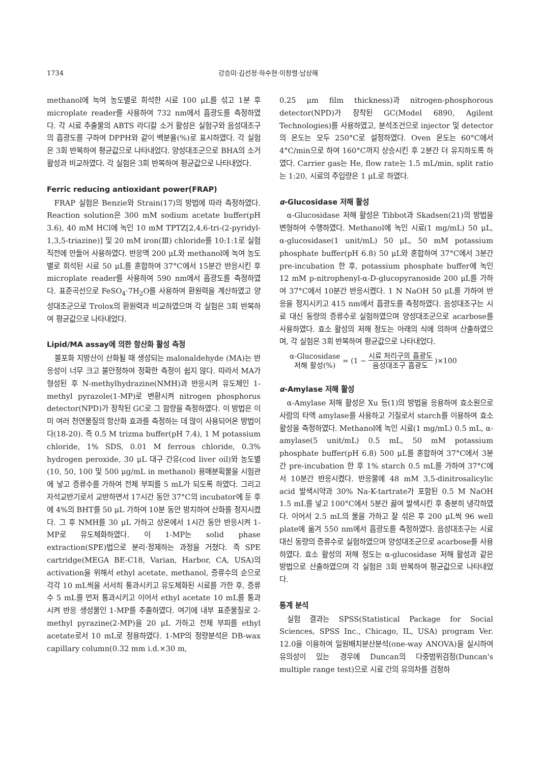1734 강승미·김선정·하수현·이창렬·남상해
methanol에 녹여 농도별로 희석한 시료 100 μL를 섞고 1분 후 microplate reader를 사용하여 732 nm에서 흡광도를 측정하였다. 각 시료 추출물의 ABTS 라디칼 소거 활성은 실험구와 음성대조구의 흡광도를 구하여 DPPH와 같이 백분율(%)로 표시하였다. 각 실험은 3회 반복하여 평균값으로 나타내었다. 양성대조군으로 BHA의 소거 활성과 비교하였다. 각 실험은 3회 반복하여 평균값으로 나타내었다.
Ferric reducing antioxidant power(FRAP)
FRAP 실험은 Benzie와 Strain(17)의 방법에 따라 측정하였다. Reaction solution은 300 mM sodium acetate buffer(pH 3.6), 40 mM HCl에 녹인 10 mM TPTZ[2,4,6-tri-(2-pyridyl-1,3,5-triazine)] 및 20 mM iron(Ⅲ) chloride를 10:1:1로 실험 직전에 만들어 사용하였다. 반응액 200 μL와 methanol에 녹여 농도별로 희석된 시료 50 μL를 혼합하여 37°C에서 15분간 반응시킨 후 microplate reader를 사용하여 590 nm에서 흡광도를 측정하였다. 표준곡선으로 FeSO<sub>4</sub>·7H<sub>2</sub>O를 사용하여 환원력을 계산하였고 양성대조군으로 Trolox의 환원력과 비교하였으며 각 실험은 3회 반복하여 평균값으로 나타내었다.
Lipid/MA assay에 의한 항산화 활성 측정
불포화 지방산이 산화될 때 생성되는 malonaldehyde (MA)는 반응성이 너무 크고 불안정하여 정확한 측정이 쉽지 않다. 따라서 MA가 형성된 후 N-methylhydrazine(NMH)과 반응시켜 유도체인 1-methyl pyrazole(1-MP)로 변환시켜 nitrogen phosphorus detector(NPD)가 장착된 GC로 그 함량을 측정하였다. 이 방법은 이미 여러 천연물질의 항산화 효과를 측정하는 데 많이 사용되어온 방법이다(18-20). 즉 0.5 M trizma buffer(pH 7.4), 1 M potassium chloride, 1% SDS, 0.01 M ferrous chloride, 0.3% hydrogen peroxide, 30 μL 대구 간유(cod liver oil)와 농도별(10, 50, 100 및 500 μg/mL in methanol) 용매분획물을 시험관에 넣고 증류수를 가하여 전체 부피를 5 mL가 되도록 하였다. 그리고 자석교반기로서 교반하면서 17시간 동안 37°C의 incubator에 둔 후에 4%의 BHT를 50 μL 가하여 10분 동안 방치하여 산화를 정지시켰다. 그 후 NMH를 30 μL 가하고 상온에서 1시간 동안 반응시켜 1-MP로 유도체화하였다. 이 1-MP는 solid phase extraction(SPE)법으로 분리·정제하는 과정을 거쳤다. 즉 SPE cartridge(MEGA BE-C18, Varian, Harbor, CA, USA)의 activation을 위해서 ethyl acetate, methanol, 증류수의 순으로 각각 10 mL씩을 서서히 통과시키고 유도체화된 시료를 가한 후, 증류수 5 mL를 먼저 통과시키고 이어서 ethyl acetate 10 mL를 통과시켜 반응 생성물인 1-MP를 추출하였다. 여기에 내부 표준물질로 2-methyl pyrazine(2-MP)을 20 μL 가하고 전체 부피를 ethyl acetate로서 10 mL로 정용하였다. 1-MP의 정량분석은 DB-wax capillary column(0.32 mm i.d.×30 m,
0.25 μm film thickness)과 nitrogen-phosphorous detector(NPD)가 장착된 GC(Model 6890, Agilent Technologies)를 사용하였고, 분석조건으로 injector 및 detector의 온도는 모두 250°C로 설정하였다. Oven 온도는 60°C에서 4°C/min으로 하여 160°C까지 상승시킨 후 2분간 더 유지하도록 하였다. Carrier gas는 He, flow rate는 1.5 mL/min, split ratio는 1:20, 시료의 주입량은 1 μL로 하였다.
α-Glucosidase 저해 활성
α-Glucosidase 저해 활성은 Tibbot과 Skadsen(21)의 방법을 변형하여 수행하였다. Methanol에 녹인 시료(1 mg/mL) 50 μL, α-glucosidase(1 unit/mL) 50 μL, 50 mM potassium phosphate buffer(pH 6.8) 50 μL와 혼합하여 37°C에서 3분간 pre-incubation 한 후, potassium phosphate buffer에 녹인 12 mM p-nitrophenyl-α-D-glucopyranoside 200 μL를 가하여 37°C에서 10분간 반응시켰다. 1 N NaOH 50 μL를 가하여 반응을 정지시키고 415 nm에서 흡광도를 측정하였다. 음성대조구는 시료 대신 동량의 증류수로 실험하였으며 양성대조군으로 acarbose를 사용하였다. 효소 활성의 저해 정도는 아래의 식에 의하여 산출하였으며, 각 실험은 3회 반복하여 평균값으로 나타내었다.
α-Glucosidase
저해 활성(%) = (1 − 시료 처리구의 흡광도 음성대조구 흡광도)×100
α-Amylase 저해 활성
α-Amylase 저해 활성은 Xu 등(1)의 방법을 응용하여 효소원으로 사람의 타액 amylase를 사용하고 기질로서 starch를 이용하여 효소 활성을 측정하였다. Methanol에 녹인 시료(1 mg/mL) 0.5 mL, α-amylase(5 unit/mL) 0.5 mL, 50 mM potassium phosphate buffer(pH 6.8) 500 μL를 혼합하여 37°C에서 3분간 pre-incubation 한 후 1% starch 0.5 mL를 가하여 37°C에서 10분간 반응시켰다. 반응물에 48 mM 3,5-dinitrosalicylic acid 발색시약과 30% Na-K-tartrate가 포함된 0.5 M NaOH 1.5 mL를 넣고 100°C에서 5분간 끓여 발색시킨 후 충분히 냉각하였다. 이어서 2.5 mL의 물을 가하고 잘 섞은 후 200 μL씩 96 well plate에 옮겨 550 nm에서 흡광도를 측정하였다. 음성대조구는 시료 대신 동량의 증류수로 실험하였으며 양성대조군으로 acarbose를 사용하였다. 효소 활성의 저해 정도는 α-glucosidase 저해 활성과 같은 방법으로 산출하였으며 각 실험은 3회 반복하여 평균값으로 나타내었다.
통계 분석
실험 결과는 SPSS(Statistical Package for Social Sciences, SPSS Inc., Chicago, IL, USA) program Ver. 12.0을 이용하여 일원배치분산분석(one-way ANOVA)을 실시하여 유의성이 있는 경우에 Duncan의 다중범위검정(Duncan's multiple range test)으로 시료 간의 유의차를 검정하